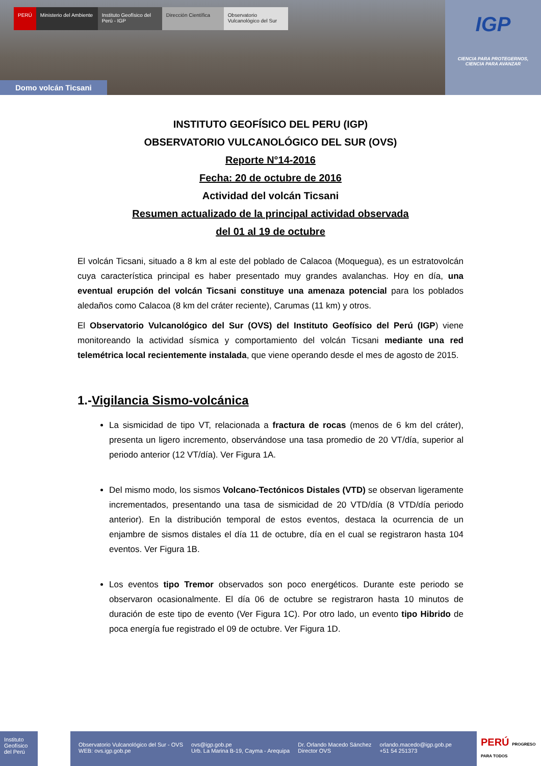PERÚ Ministerio del Ambiente
Instituto Geofísico del Perú - IGP
Dirección Científica
Observatorio Vulcanológico del Sur
Domo volcán Ticsani
IGP
CIENCIA PARA PROTEGERNOS,
CIENCIA PARA AVANZAR
INSTITUTO GEOFÍSICO DEL PERU (IGP)
OBSERVATORIO VULCANOLÓGICO DEL SUR (OVS)
Reporte N°14-2016
Fecha: 20 de octubre de 2016
Actividad del volcán Ticsani
Resumen actualizado de la principal actividad observada
del 01 al 19 de octubre
El volcán Ticsani, situado a 8 km al este del poblado de Calacoa (Moquegua), es un estratovolcán cuya característica principal es haber presentado muy grandes avalanchas. Hoy en día, una eventual erupción del volcán Ticsani constituye una amenaza potencial para los poblados aledaños como Calacoa (8 km del cráter reciente), Carumas (11 km) y otros.
El Observatorio Vulcanológico del Sur (OVS) del Instituto Geofísico del Perú (IGP) viene monitoreando la actividad sísmica y comportamiento del volcán Ticsani mediante una red telemétrica local recientemente instalada, que viene operando desde el mes de agosto de 2015.
1.-Vigilancia Sismo-volcánica
La sismicidad de tipo VT, relacionada a fractura de rocas (menos de 6 km del cráter), presenta un ligero incremento, observándose una tasa promedio de 20 VT/día, superior al periodo anterior (12 VT/día). Ver Figura 1A.
Del mismo modo, los sismos Volcano-Tectónicos Distales (VTD) se observan ligeramente incrementados, presentando una tasa de sismicidad de 20 VTD/día (8 VTD/día periodo anterior). En la distribución temporal de estos eventos, destaca la ocurrencia de un enjambre de sismos distales el día 11 de octubre, día en el cual se registraron hasta 104 eventos. Ver Figura 1B.
Los eventos tipo Tremor observados son poco energéticos. Durante este periodo se observaron ocasionalmente. El día 06 de octubre se registraron hasta 10 minutos de duración de este tipo de evento (Ver Figura 1C). Por otro lado, un evento tipo Hibrido de poca energía fue registrado el 09 de octubre. Ver Figura 1D.
Instituto Geofísico del Perú
Observatorio Vulcanológico del Sur - OVS
WEB: ovs.igp.gob.pe
ovs@igp.gob.pe
Urb. La Marina B-19, Cayma - Arequipa
Dr. Orlando Macedo Sánchez
Director OVS
orlando.macedo@igp.gob.pe
+51 54 251373
PERÚ PROGRESO PARA TODOS